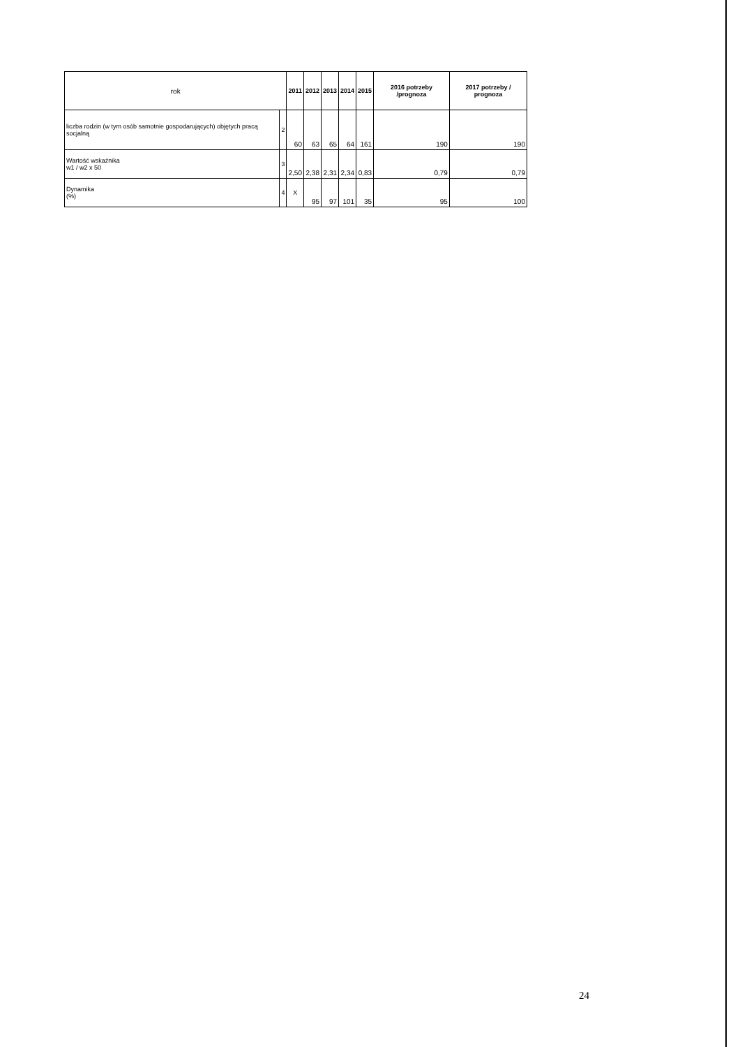| rok | | 2011 | 2012 | 2013 | 2014 | 2015 | 2016 potrzeby /prognoza | 2017 potrzeby / prognoza |
| --- | --- | --- | --- | --- | --- | --- | --- | --- |
| liczba rodzin (w tym osób samotnie gospodarujących) objętych pracą socjalną | 2 | 60 | 63 | 65 | 64 | 161 | 190 | 190 |
| Wartość wskaźnika w1 / w2 x 50 | 3 | 2,50 | 2,38 | 2,31 | 2,34 | 0,83 | 0,79 | 0,79 |
| Dynamika (%) | 4 | X | 95 | 97 | 101 | 35 | 95 | 100 |
24